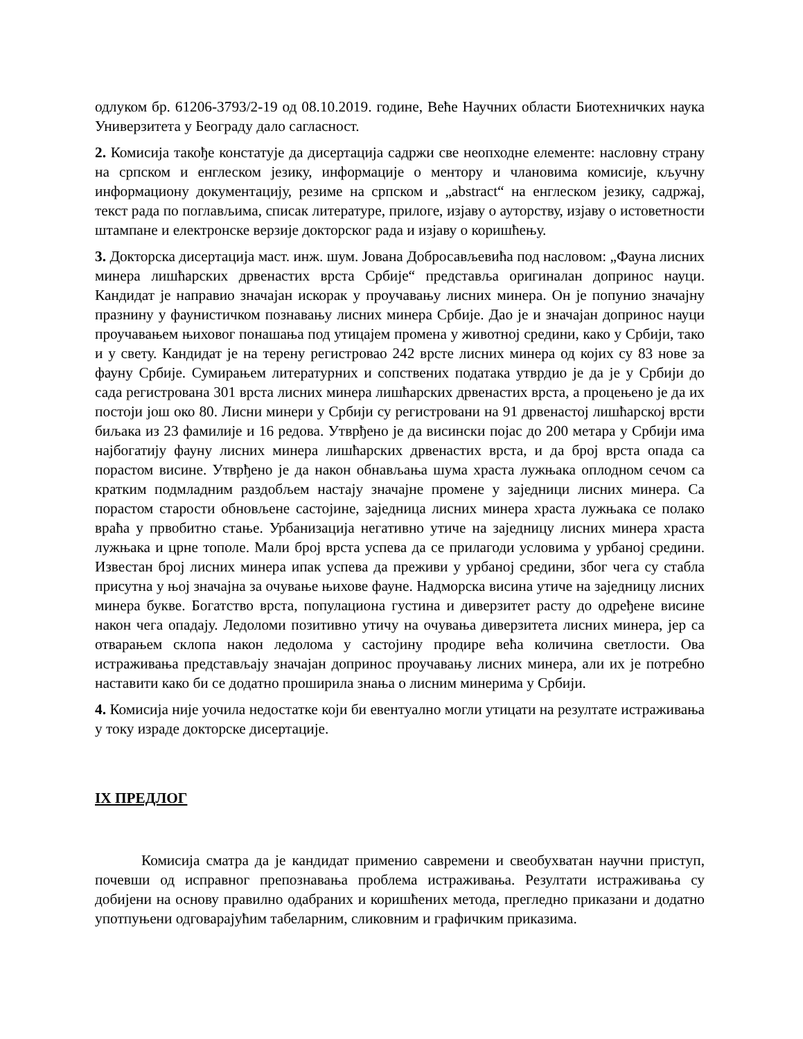одлуком бр. 61206-3793/2-19 од 08.10.2019. године, Веће Научних области Биотехничких наука Универзитета у Београду дало сагласност.
2. Комисија такође констатује да дисертација садржи све неопходне елементе: насловну страну на српском и енглеском језику, информације о ментору и члановима комисије, кључну информациону документацију, резиме на српском и „abstract“ на енглеском језику, садржај, текст рада по поглављима, списак литературе, прилоге, изјаву о ауторству, изјаву о истоветности штампане и електронске верзије докторског рада и изјаву о коришћењу.
3. Докторска дисертација маст. инж. шум. Јована Добросављевића под насловом: „Фауна лисних минера лишћарских дрвенастих врста Србије“ представља оригиналан допринос науци. Кандидат је направио значајан искорак у проучавању лисних минера. Он је попунио значајну празнину у фаунистичком познавању лисних минера Србије. Дао је и значајан допринос науци проучавањем њиховог понашања под утицајем промена у животној средини, како у Србији, тако и у свету. Кандидат је на терену регистровао 242 врсте лисних минера од којих су 83 нове за фауну Србије. Сумирањем литературних и сопствених података утврдио је да је у Србији до сада регистрована 301 врста лисних минера лишћарских дрвенастих врста, а процењено је да их постоји још око 80. Лисни минери у Србији су регистровани на 91 дрвенастој лишћарској врсти биљака из 23 фамилије и 16 редова. Утврђено је да висински појас до 200 метара у Србији има најбогатију фауну лисних минера лишћарских дрвенастих врста, и да број врста опада са порастом висине. Утврђено је да након обнављања шума храста лужњака оплодном сечом са кратким подмладним раздобљем настају значајне промене у заједници лисних минера. Са порастом старости обновљене састојине, заједница лисних минера храста лужњака се полако враћа у првобитно стање. Урбанизација негативно утиче на заједницу лисних минера храста лужњака и црне тополе. Мали број врста успева да се прилагоди условима у урбаној средини. Известан број лисних минера ипак успева да преживи у урбаној средини, због чега су стабла присутна у њој значајна за очување њихове фауне. Надморска висина утиче на заједницу лисних минера букве. Богатство врста, популациона густина и диверзитет расту до одређене висине након чега опадају. Ледоломи позитивно утичу на очувања диверзитета лисних минера, јер са отварањем склопа након ледолома у састојину продире већа количина светлости. Ова истраживања представљају значајан допринос проучавању лисних минера, али их је потребно наставити како би се додатно проширила знања о лисним минерима у Србији.
4. Комисија није уочила недостатке који би евентуално могли утицати на резултате истраживања у току израде докторске дисертације.
IX ПРЕДЛОГ
Комисија сматра да је кандидат применио савремени и свеобухватан научни приступ, почевши од исправног препознавања проблема истраживања. Резултати истраживања су добијени на основу правилно одабраних и коришћених метода, прегледно приказани и додатно употпуњени одговарајућим табеларним, сликовним и графичким приказима.